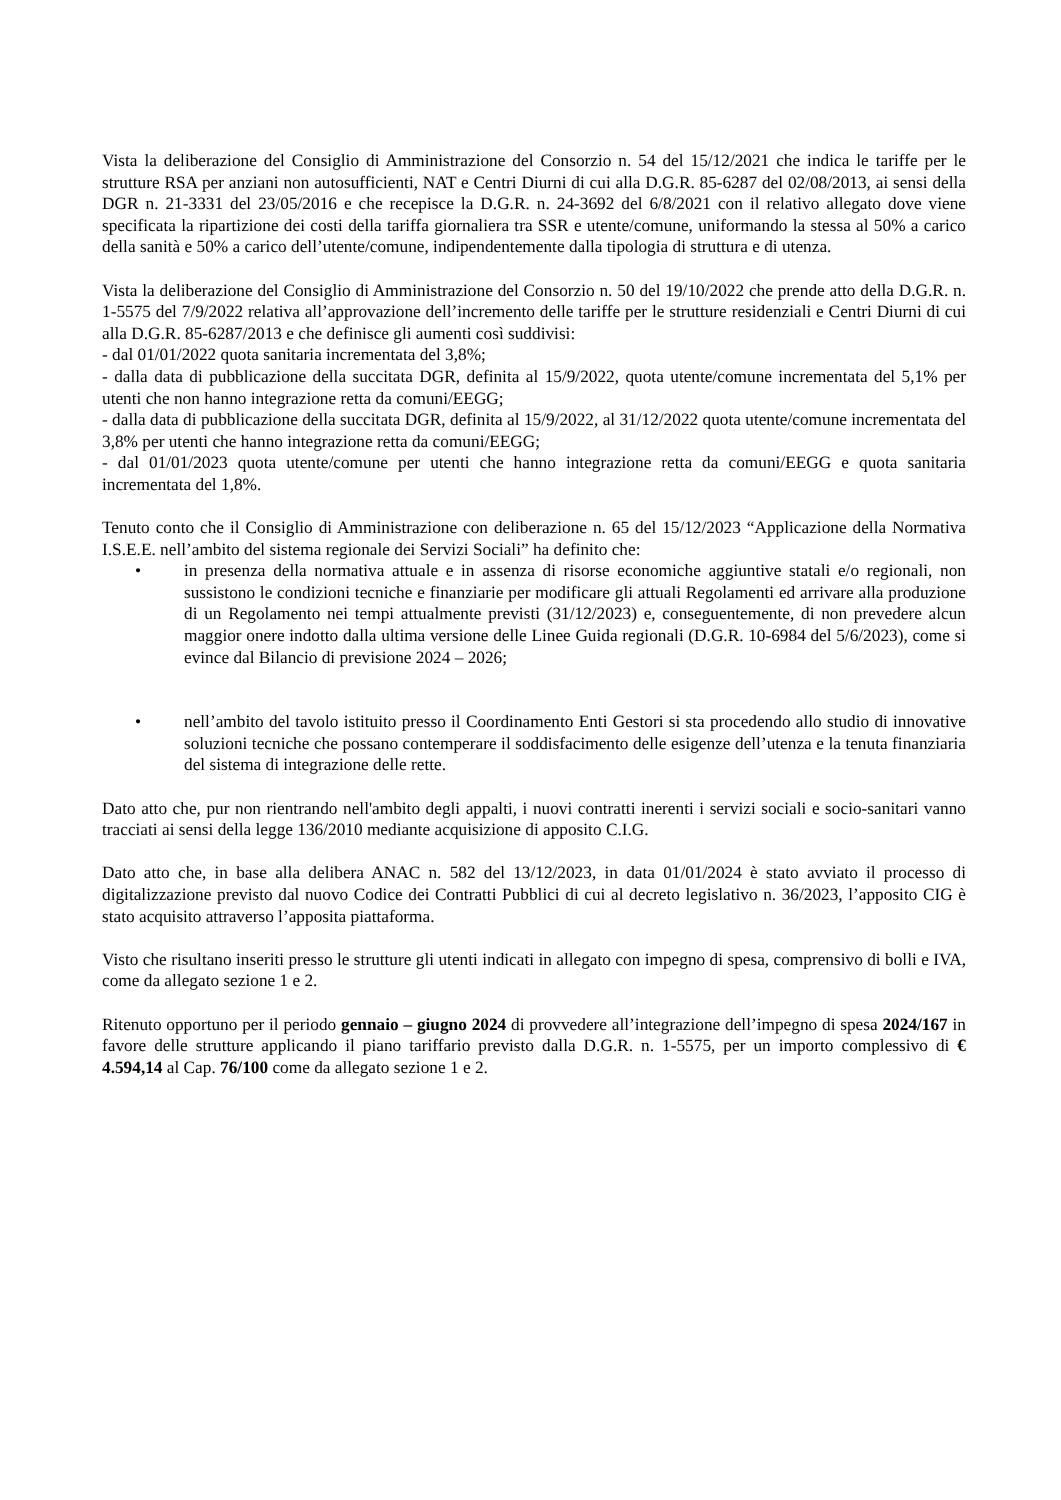Vista la deliberazione del Consiglio di Amministrazione del Consorzio n. 54 del 15/12/2021 che indica le tariffe per le strutture RSA per anziani non autosufficienti, NAT e Centri Diurni di cui alla D.G.R. 85-6287 del 02/08/2013, ai sensi della DGR n. 21-3331 del 23/05/2016 e che recepisce la D.G.R. n. 24-3692 del 6/8/2021 con il relativo allegato dove viene specificata la ripartizione dei costi della tariffa giornaliera tra SSR e utente/comune, uniformando la stessa al 50% a carico della sanità e 50% a carico dell’utente/comune, indipendentemente dalla tipologia di struttura e di utenza.
Vista la deliberazione del Consiglio di Amministrazione del Consorzio n. 50 del 19/10/2022 che prende atto della D.G.R. n. 1-5575 del 7/9/2022 relativa all’approvazione dell’incremento delle tariffe per le strutture residenziali e Centri Diurni di cui alla D.G.R. 85-6287/2013 e che definisce gli aumenti così suddivisi:
- dal 01/01/2022 quota sanitaria incrementata del 3,8%;
- dalla data di pubblicazione della succitata DGR, definita al 15/9/2022, quota utente/comune incrementata del 5,1% per utenti che non hanno integrazione retta da comuni/EEGG;
- dalla data di pubblicazione della succitata DGR, definita al 15/9/2022, al 31/12/2022 quota utente/comune incrementata del 3,8% per utenti che hanno integrazione retta da comuni/EEGG;
- dal 01/01/2023 quota utente/comune per utenti che hanno integrazione retta da comuni/EEGG e quota sanitaria incrementata del 1,8%.
Tenuto conto che il Consiglio di Amministrazione con deliberazione n. 65 del 15/12/2023 “Applicazione della Normativa I.S.E.E. nell’ambito del sistema regionale dei Servizi Sociali” ha definito che:
• in presenza della normativa attuale e in assenza di risorse economiche aggiuntive statali e/o regionali, non sussistono le condizioni tecniche e finanziarie per modificare gli attuali Regolamenti ed arrivare alla produzione di un Regolamento nei tempi attualmente previsti (31/12/2023) e, conseguentemente, di non prevedere alcun maggior onere indotto dalla ultima versione delle Linee Guida regionali (D.G.R. 10-6984 del 5/6/2023), come si evince dal Bilancio di previsione 2024 – 2026;
• nell’ambito del tavolo istituito presso il Coordinamento Enti Gestori si sta procedendo allo studio di innovative soluzioni tecniche che possano contemperare il soddisfacimento delle esigenze dell’utenza e la tenuta finanziaria del sistema di integrazione delle rette.
Dato atto che, pur non rientrando nell'ambito degli appalti, i nuovi contratti inerenti i servizi sociali e socio-sanitari vanno tracciati ai sensi della legge 136/2010 mediante acquisizione di apposito C.I.G.
Dato atto che, in base alla delibera ANAC n. 582 del 13/12/2023, in data 01/01/2024 è stato avviato il processo di digitalizzazione previsto dal nuovo Codice dei Contratti Pubblici di cui al decreto legislativo n. 36/2023, l’apposito CIG è stato acquisito attraverso l’apposita piattaforma.
Visto che risultano inseriti presso le strutture gli utenti indicati in allegato con impegno di spesa, comprensivo di bolli e IVA, come da allegato sezione 1 e 2.
Ritenuto opportuno per il periodo gennaio – giugno 2024 di provvedere all’integrazione dell’impegno di spesa 2024/167 in favore delle strutture applicando il piano tariffario previsto dalla D.G.R. n. 1-5575, per un importo complessivo di € 4.594,14 al Cap. 76/100 come da allegato sezione 1 e 2.